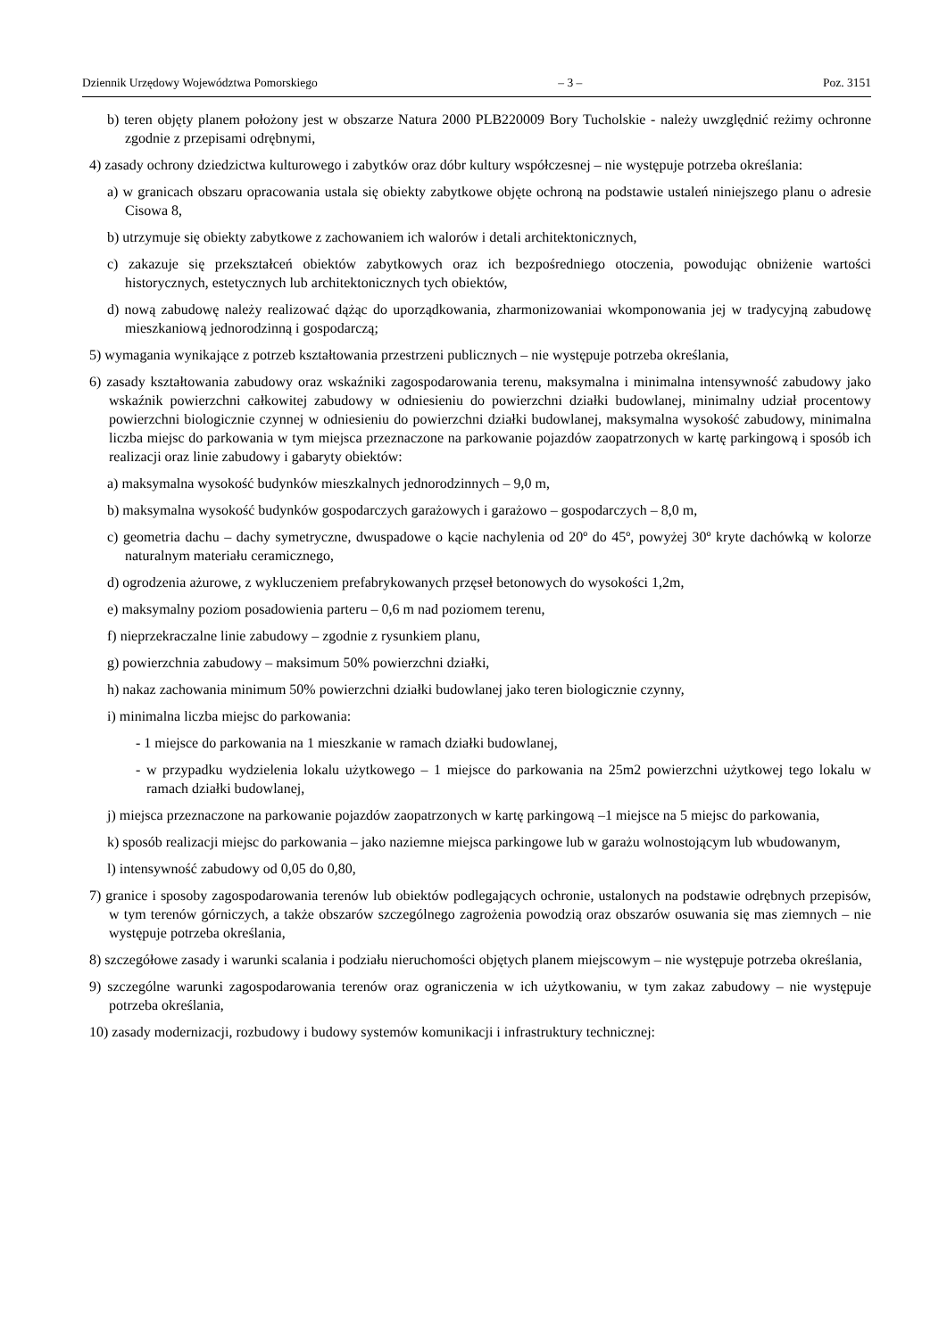Dziennik Urzędowy Województwa Pomorskiego – 3 – Poz. 3151
b) teren objęty planem położony jest w obszarze Natura 2000 PLB220009 Bory Tucholskie - należy uwzględnić reżimy ochronne zgodnie z przepisami odrębnymi,
4) zasady ochrony dziedzictwa kulturowego i zabytków oraz dóbr kultury współczesnej – nie występuje potrzeba określania:
a) w granicach obszaru opracowania ustala się obiekty zabytkowe objęte ochroną na podstawie ustaleń niniejszego planu o adresie Cisowa 8,
b) utrzymuje się obiekty zabytkowe z zachowaniem ich walorów i detali architektonicznych,
c) zakazuje się przekształceń obiektów zabytkowych oraz ich bezpośredniego otoczenia, powodując obniżenie wartości historycznych, estetycznych lub architektonicznych tych obiektów,
d) nową zabudowę należy realizować dążąc do uporządkowania, zharmonizowaniai wkomponowania jej w tradycyjną zabudowę mieszkaniową jednorodzinną i gospodarczą;
5) wymagania wynikające z potrzeb kształtowania przestrzeni publicznych – nie występuje potrzeba określania,
6) zasady kształtowania zabudowy oraz wskaźniki zagospodarowania terenu, maksymalna i minimalna intensywność zabudowy jako wskaźnik powierzchni całkowitej zabudowy w odniesieniu do powierzchni działki budowlanej, minimalny udział procentowy powierzchni biologicznie czynnej w odniesieniu do powierzchni działki budowlanej, maksymalna wysokość zabudowy, minimalna liczba miejsc do parkowania w tym miejsca przeznaczone na parkowanie pojazdów zaopatrzonych w kartę parkingową i sposób ich realizacji oraz linie zabudowy i gabaryty obiektów:
a) maksymalna wysokość budynków mieszkalnych jednorodzinnych – 9,0 m,
b) maksymalna wysokość budynków gospodarczych garażowych i garażowo – gospodarczych – 8,0 m,
c) geometria dachu – dachy symetryczne, dwuspadowe o kącie nachylenia od 20º do 45º, powyżej 30º kryte dachówką w kolorze naturalnym materiału ceramicznego,
d) ogrodzenia ażurowe, z wykluczeniem prefabrykowanych przęseł betonowych do wysokości 1,2m,
e) maksymalny poziom posadowienia parteru – 0,6 m nad poziomem terenu,
f) nieprzekraczalne linie zabudowy – zgodnie z rysunkiem planu,
g) powierzchnia zabudowy – maksimum 50% powierzchni działki,
h) nakaz zachowania minimum 50% powierzchni działki budowlanej jako teren biologicznie czynny,
i) minimalna liczba miejsc do parkowania:
- 1 miejsce do parkowania na 1 mieszkanie w ramach działki budowlanej,
- w przypadku wydzielenia lokalu użytkowego – 1 miejsce do parkowania na 25m2 powierzchni użytkowej tego lokalu w ramach działki budowlanej,
j) miejsca przeznaczone na parkowanie pojazdów zaopatrzonych w kartę parkingową –1 miejsce na 5 miejsc do parkowania,
k) sposób realizacji miejsc do parkowania – jako naziemne miejsca parkingowe lub w garażu wolnostojącym lub wbudowanym,
l) intensywność zabudowy od 0,05 do 0,80,
7) granice i sposoby zagospodarowania terenów lub obiektów podlegających ochronie, ustalonych na podstawie odrębnych przepisów, w tym terenów górniczych, a także obszarów szczególnego zagrożenia powodzią oraz obszarów osuwania się mas ziemnych – nie występuje potrzeba określania,
8) szczegółowe zasady i warunki scalania i podziału nieruchomości objętych planem miejscowym – nie występuje potrzeba określania,
9) szczególne warunki zagospodarowania terenów oraz ograniczenia w ich użytkowaniu, w tym zakaz zabudowy – nie występuje potrzeba określania,
10) zasady modernizacji, rozbudowy i budowy systemów komunikacji i infrastruktury technicznej: